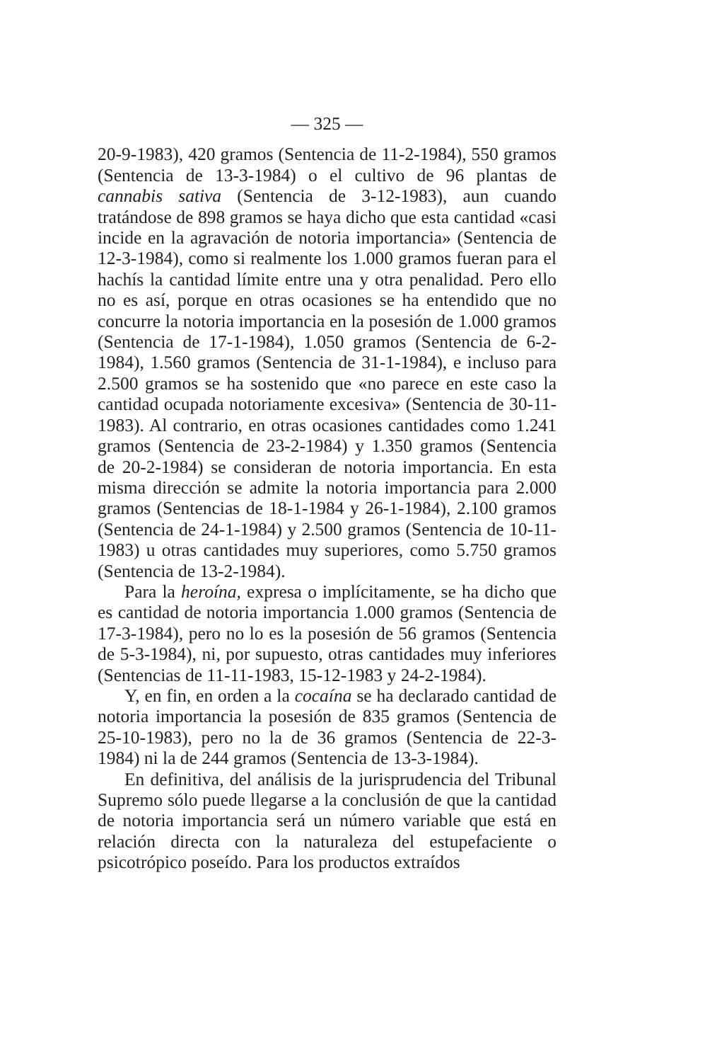— 325 —
20-9-1983), 420 gramos (Sentencia de 11-2-1984), 550 gramos (Sentencia de 13-3-1984) o el cultivo de 96 plantas de cannabis sativa (Sentencia de 3-12-1983), aun cuando tratándose de 898 gramos se haya dicho que esta cantidad «casi incide en la agravación de notoria importancia» (Sentencia de 12-3-1984), como si realmente los 1.000 gramos fueran para el hachís la cantidad límite entre una y otra penalidad. Pero ello no es así, porque en otras ocasiones se ha entendido que no concurre la notoria importancia en la posesión de 1.000 gramos (Sentencia de 17-1-1984), 1.050 gramos (Sentencia de 6-2-1984), 1.560 gramos (Sentencia de 31-1-1984), e incluso para 2.500 gramos se ha sostenido que «no parece en este caso la cantidad ocupada notoriamente excesiva» (Sentencia de 30-11-1983). Al contrario, en otras ocasiones cantidades como 1.241 gramos (Sentencia de 23-2-1984) y 1.350 gramos (Sentencia de 20-2-1984) se consideran de notoria importancia. En esta misma dirección se admite la notoria importancia para 2.000 gramos (Sentencias de 18-1-1984 y 26-1-1984), 2.100 gramos (Sentencia de 24-1-1984) y 2.500 gramos (Sentencia de 10-11-1983) u otras cantidades muy superiores, como 5.750 gramos (Sentencia de 13-2-1984).
Para la heroína, expresa o implícitamente, se ha dicho que es cantidad de notoria importancia 1.000 gramos (Sentencia de 17-3-1984), pero no lo es la posesión de 56 gramos (Sentencia de 5-3-1984), ni, por supuesto, otras cantidades muy inferiores (Sentencias de 11-11-1983, 15-12-1983 y 24-2-1984).
Y, en fin, en orden a la cocaína se ha declarado cantidad de notoria importancia la posesión de 835 gramos (Sentencia de 25-10-1983), pero no la de 36 gramos (Sentencia de 22-3-1984) ni la de 244 gramos (Sentencia de 13-3-1984).
En definitiva, del análisis de la jurisprudencia del Tribunal Supremo sólo puede llegarse a la conclusión de que la cantidad de notoria importancia será un número variable que está en relación directa con la naturaleza del estupefaciente o psicotrópico poseído. Para los productos extraídos